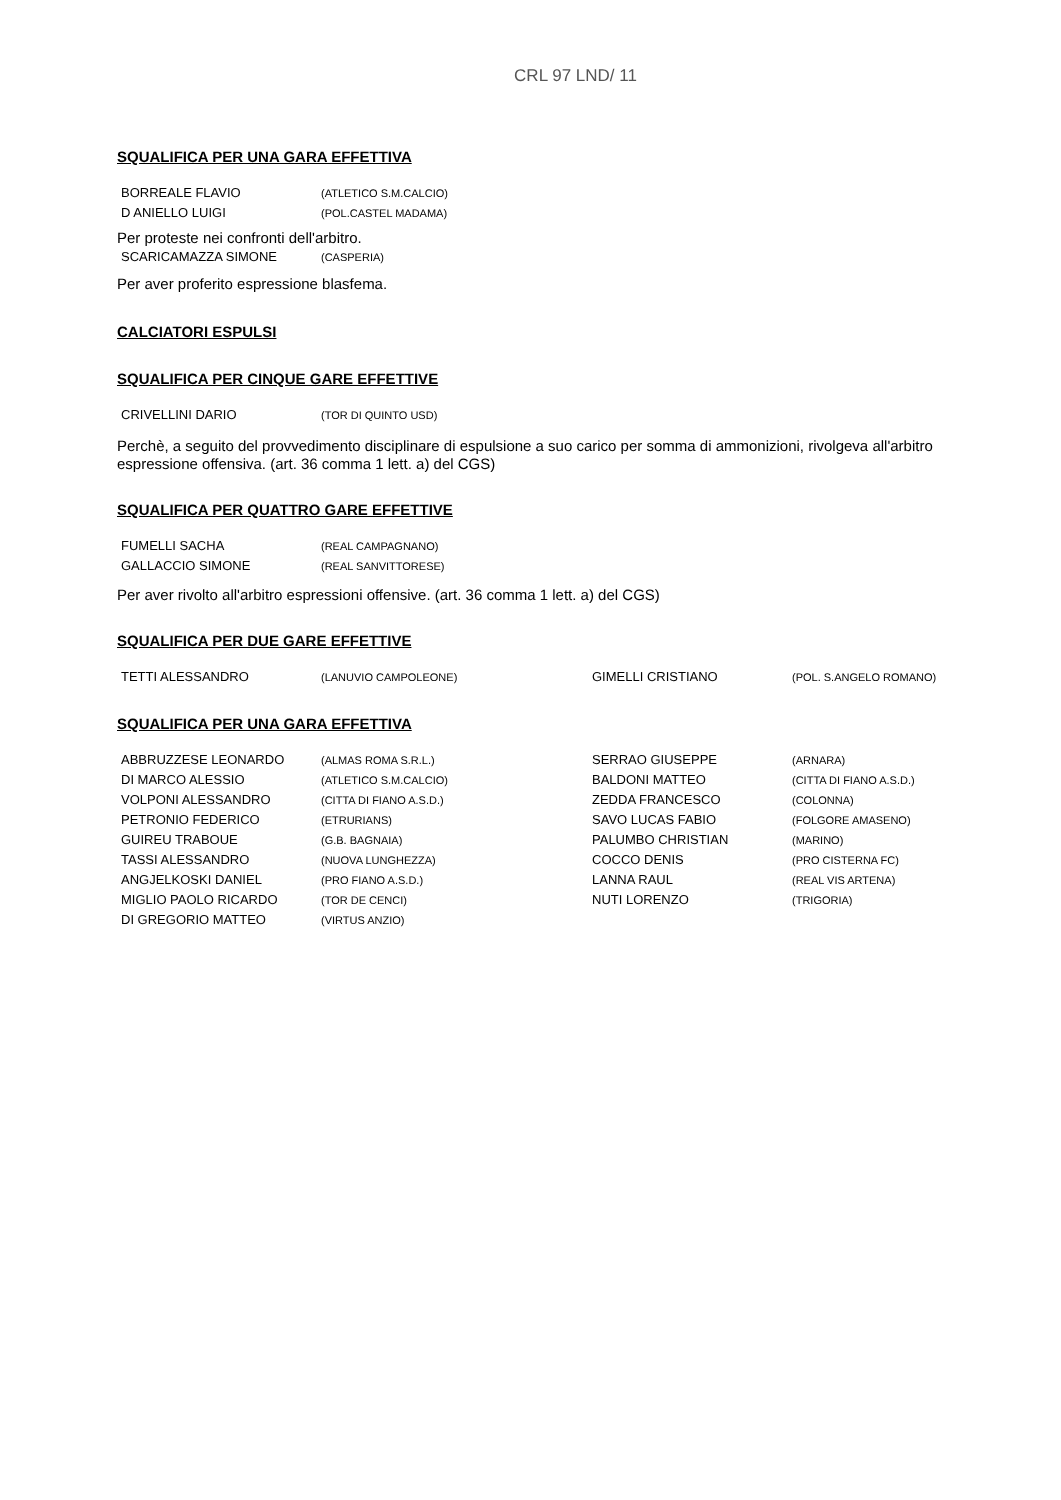CRL 97 LND/ 11
SQUALIFICA PER UNA GARA EFFETTIVA
| BORREALE FLAVIO | (ATLETICO S.M.CALCIO) |
| D ANIELLO LUIGI | (POL.CASTEL MADAMA) |
Per proteste nei confronti dell'arbitro.
| SCARICAMAZZA SIMONE | (CASPERIA) |
Per aver proferito espressione blasfema.
CALCIATORI ESPULSI
SQUALIFICA PER CINQUE GARE EFFETTIVE
| CRIVELLINI DARIO | (TOR DI QUINTO USD) |
Perchè, a seguito del provvedimento disciplinare di espulsione a suo carico per somma di ammonizioni, rivolgeva all'arbitro espressione offensiva. (art. 36 comma 1 lett. a) del CGS)
SQUALIFICA PER QUATTRO GARE EFFETTIVE
| FUMELLI SACHA | (REAL CAMPAGNANO) |
| GALLACCIO SIMONE | (REAL SANVITTORESE) |
Per aver rivolto all'arbitro espressioni offensive. (art. 36 comma 1 lett. a) del CGS)
SQUALIFICA PER DUE GARE EFFETTIVE
| TETTI ALESSANDRO | (LANUVIO CAMPOLEONE) | GIMELLI CRISTIANO | (POL. S.ANGELO ROMANO) |
SQUALIFICA PER UNA GARA EFFETTIVA
| ABBRUZZESE LEONARDO | (ALMAS ROMA S.R.L.) | SERRAO GIUSEPPE | (ARNARA) |
| DI MARCO ALESSIO | (ATLETICO S.M.CALCIO) | BALDONI MATTEO | (CITTA DI FIANO A.S.D.) |
| VOLPONI ALESSANDRO | (CITTA DI FIANO A.S.D.) | ZEDDA FRANCESCO | (COLONNA) |
| PETRONIO FEDERICO | (ETRURIANS) | SAVO LUCAS FABIO | (FOLGORE AMASENO) |
| GUIREU TRABOUE | (G.B. BAGNAIA) | PALUMBO CHRISTIAN | (MARINO) |
| TASSI ALESSANDRO | (NUOVA LUNGHEZZA) | COCCO DENIS | (PRO CISTERNA FC) |
| ANGJELKOSKI DANIEL | (PRO FIANO A.S.D.) | LANNA RAUL | (REAL VIS ARTENA) |
| MIGLIO PAOLO RICARDO | (TOR DE CENCI) | NUTI LORENZO | (TRIGORIA) |
| DI GREGORIO MATTEO | (VIRTUS ANZIO) | | |